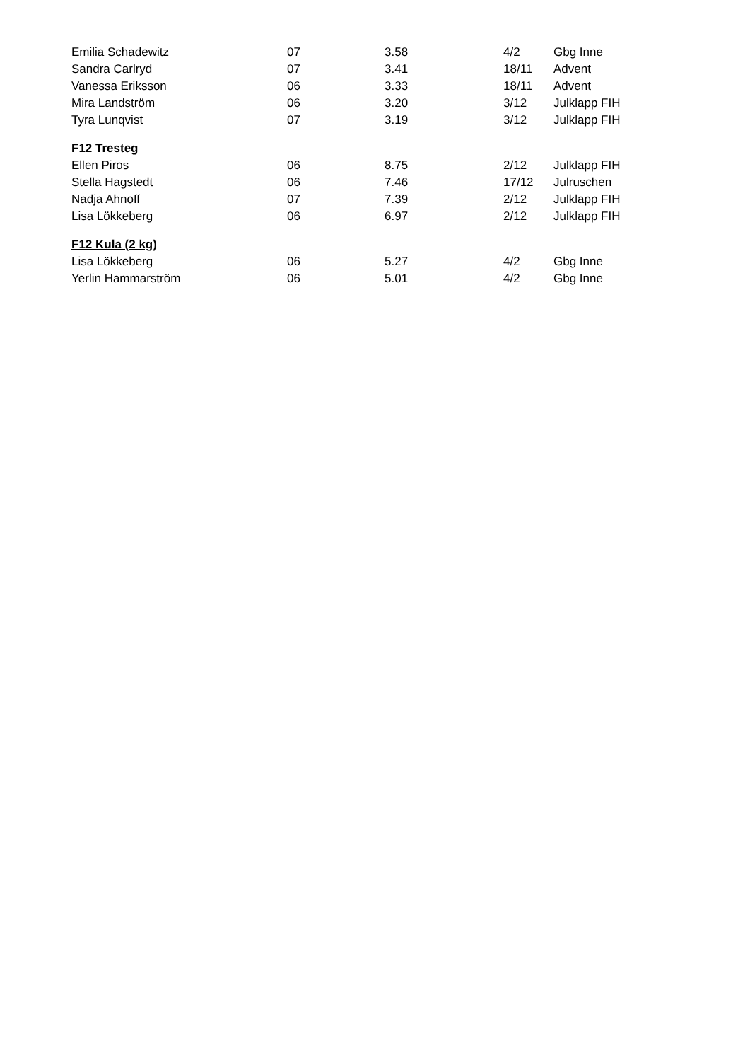| Emilia Schadewitz | 07 | 3.58 | 4/2 | Gbg Inne |
| Sandra Carlryd | 07 | 3.41 | 18/11 | Advent |
| Vanessa Eriksson | 06 | 3.33 | 18/11 | Advent |
| Mira Landström | 06 | 3.20 | 3/12 | Julklapp FIH |
| Tyra Lunqvist | 07 | 3.19 | 3/12 | Julklapp FIH |
| F12 Tresteg | | | | |
| Ellen Piros | 06 | 8.75 | 2/12 | Julklapp FIH |
| Stella Hagstedt | 06 | 7.46 | 17/12 | Julruschen |
| Nadja Ahnoff | 07 | 7.39 | 2/12 | Julklapp FIH |
| Lisa Lökkeberg | 06 | 6.97 | 2/12 | Julklapp FIH |
| F12 Kula (2 kg) | | | | |
| Lisa Lökkeberg | 06 | 5.27 | 4/2 | Gbg Inne |
| Yerlin Hammarström | 06 | 5.01 | 4/2 | Gbg Inne |